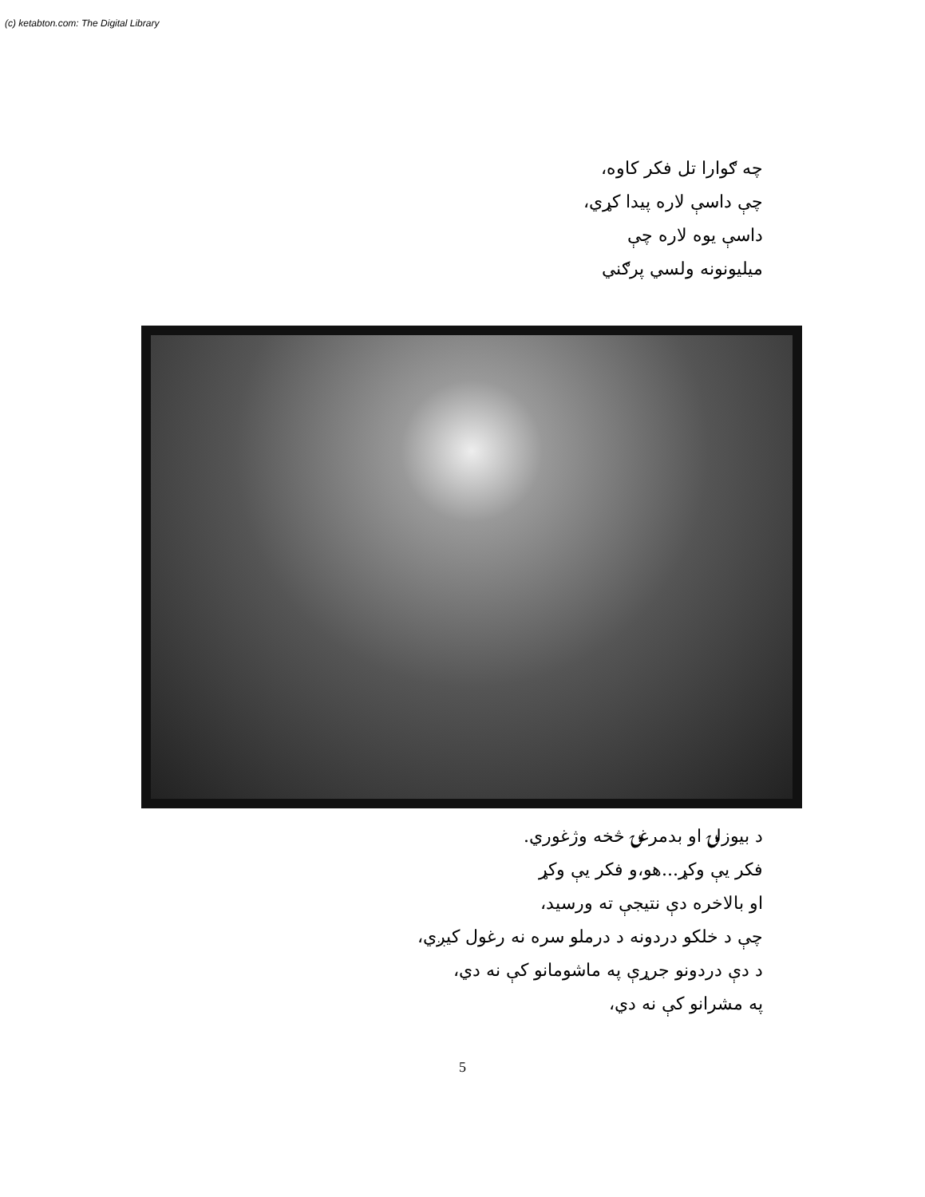(c) ketabton.com: The Digital Library
چه ګوارا تل فکر کاوه،
چې داسې لاره پیدا کړي،
داسې یوه لاره چې
میلیونونه ولسي پرګني
د بیوزلۍ او بدمرغۍ څخه وژغوري.
فکر یې وکړ...هو،و فکر یې وکړ
او بالاخره دې نتیجې ته ورسید،
چې د خلکو دردونه د درملو سره نه رغول کیږي،
د دې دردونو جرړې په ماشومانو کې نه دي،
په مشرانو کې نه دي،
5